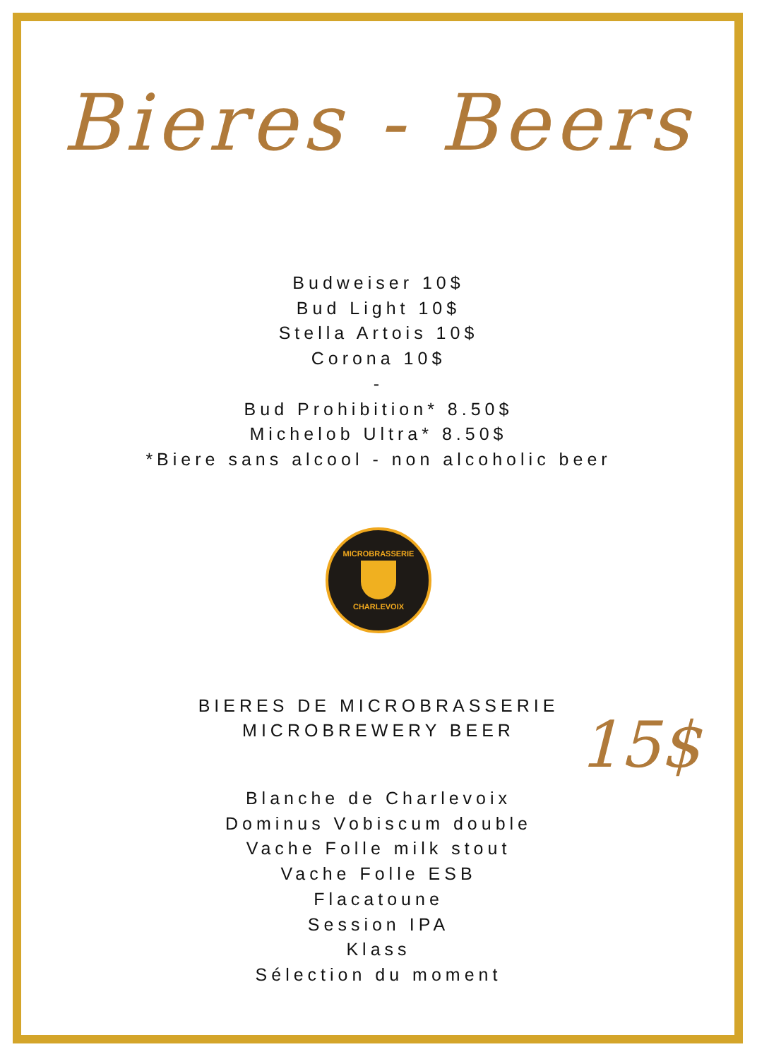Bieres - Beers
Budweiser 10$
Bud Light 10$
Stella Artois 10$
Corona 10$
-
Bud Prohibition* 8.50$
Michelob Ultra* 8.50$
*Biere sans alcool - non alcoholic beer
MICROBRASSERIE
CHARLEVOIX
BIERES DE MICROBRASSERIE
MICROBREWERY BEER
15$
Blanche de Charlevoix
Dominus Vobiscum double
Vache Folle milk stout
Vache Folle ESB
Flacatoune
Session IPA
Klass
Sélection du moment